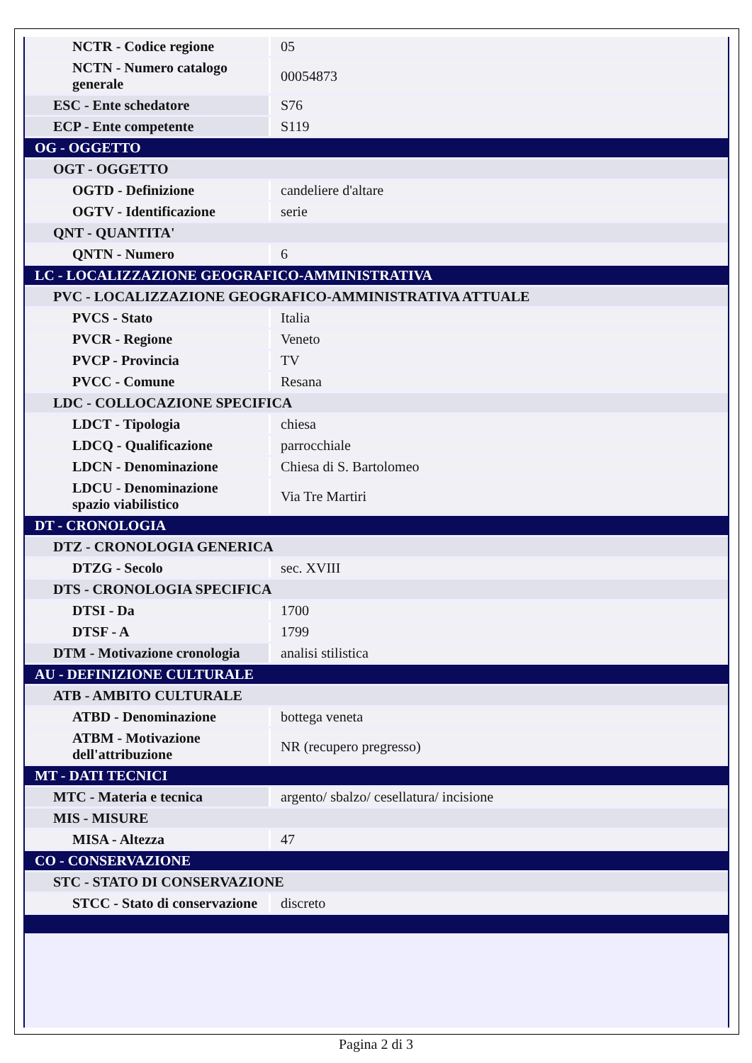| NCTR - Codice regione | 05 |
| NCTN - Numero catalogo generale | 00054873 |
| ESC - Ente schedatore | S76 |
| ECP - Ente competente | S119 |
| OG - OGGETTO | |
| OGT - OGGETTO | |
| OGTD - Definizione | candeliere d'altare |
| OGTV - Identificazione | serie |
| QNT - QUANTITA' | |
| QNTN - Numero | 6 |
| LC - LOCALIZZAZIONE GEOGRAFICO-AMMINISTRATIVA | |
| PVC - LOCALIZZAZIONE GEOGRAFICO-AMMINISTRATIVA ATTUALE | |
| PVCS - Stato | Italia |
| PVCR - Regione | Veneto |
| PVCP - Provincia | TV |
| PVCC - Comune | Resana |
| LDC - COLLOCAZIONE SPECIFICA | |
| LDCT - Tipologia | chiesa |
| LDCQ - Qualificazione | parrocchiale |
| LDCN - Denominazione | Chiesa di S. Bartolomeo |
| LDCU - Denominazione spazio viabilistico | Via Tre Martiri |
| DT - CRONOLOGIA | |
| DTZ - CRONOLOGIA GENERICA | |
| DTZG - Secolo | sec. XVIII |
| DTS - CRONOLOGIA SPECIFICA | |
| DTSI - Da | 1700 |
| DTSF - A | 1799 |
| DTM - Motivazione cronologia | analisi stilistica |
| AU - DEFINIZIONE CULTURALE | |
| ATB - AMBITO CULTURALE | |
| ATBD - Denominazione | bottega veneta |
| ATBM - Motivazione dell'attribuzione | NR (recupero pregresso) |
| MT - DATI TECNICI | |
| MTC - Materia e tecnica | argento/ sbalzo/ cesellatura/ incisione |
| MIS - MISURE | |
| MISA - Altezza | 47 |
| CO - CONSERVAZIONE | |
| STC - STATO DI CONSERVAZIONE | |
| STCC - Stato di conservazione | discreto |
Pagina 2 di 3